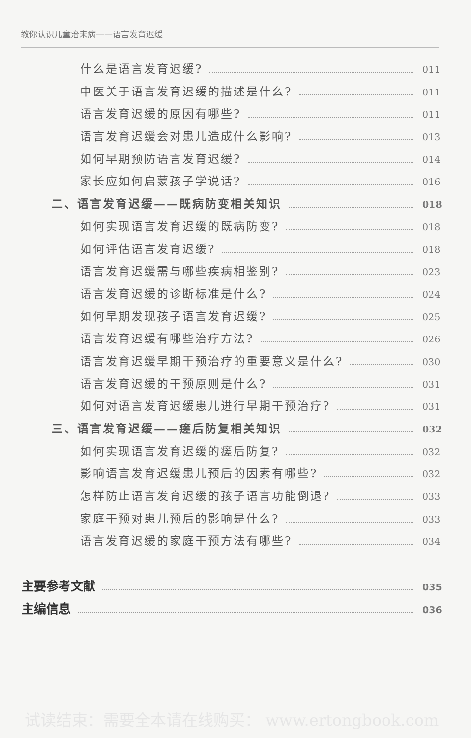教你认识儿童治未病——语言发育迟缓
什么是语言发育迟缓? 011
中医关于语言发育迟缓的描述是什么? 011
语言发育迟缓的原因有哪些? 011
语言发育迟缓会对患儿造成什么影响? 013
如何早期预防语言发育迟缓? 014
家长应如何启蒙孩子学说话? 016
二、语言发育迟缓——既病防变相关知识 018
如何实现语言发育迟缓的既病防变? 018
如何评估语言发育迟缓? 018
语言发育迟缓需与哪些疾病相鉴别? 023
语言发育迟缓的诊断标准是什么? 024
如何早期发现孩子语言发育迟缓? 025
语言发育迟缓有哪些治疗方法? 026
语言发育迟缓早期干预治疗的重要意义是什么? 030
语言发育迟缓的干预原则是什么? 031
如何对语言发育迟缓患儿进行早期干预治疗? 031
三、语言发育迟缓——瘥后防复相关知识 032
如何实现语言发育迟缓的瘥后防复? 032
影响语言发育迟缓患儿预后的因素有哪些? 032
怎样防止语言发育迟缓的孩子语言功能倒退? 033
家庭干预对患儿预后的影响是什么? 033
语言发育迟缓的家庭干预方法有哪些? 034
主要参考文献 035
主编信息 036
试读结束：需要全本请在线购买： www.ertongbook.com